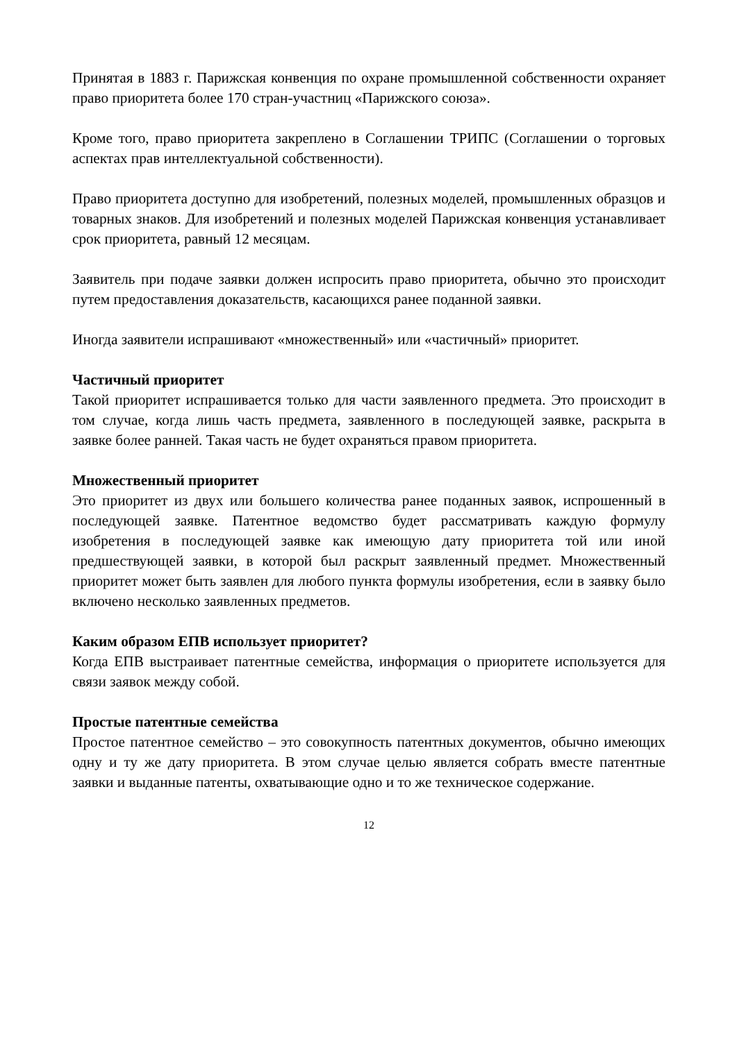Принятая в 1883 г. Парижская конвенция по охране промышленной собственности охраняет право приоритета более 170 стран-участниц «Парижского союза».
Кроме того, право приоритета закреплено в Соглашении ТРИПС (Соглашении о торговых аспектах прав интеллектуальной собственности).
Право приоритета доступно для изобретений, полезных моделей, промышленных образцов и товарных знаков. Для изобретений и полезных моделей Парижская конвенция устанавливает срок приоритета, равный 12 месяцам.
Заявитель при подаче заявки должен испросить право приоритета, обычно это происходит путем предоставления доказательств, касающихся ранее поданной заявки.
Иногда заявители испрашивают «множественный» или «частичный» приоритет.
Частичный приоритет
Такой приоритет испрашивается только для части заявленного предмета. Это происходит в том случае, когда лишь часть предмета, заявленного в последующей заявке, раскрыта в заявке более ранней. Такая часть не будет охраняться правом приоритета.
Множественный приоритет
Это приоритет из двух или большего количества ранее поданных заявок, испрошенный в последующей заявке. Патентное ведомство будет рассматривать каждую формулу изобретения в последующей заявке как имеющую дату приоритета той или иной предшествующей заявки, в которой был раскрыт заявленный предмет. Множественный приоритет может быть заявлен для любого пункта формулы изобретения, если в заявку было включено несколько заявленных предметов.
Каким образом ЕПВ использует приоритет?
Когда ЕПВ выстраивает патентные семейства, информация о приоритете используется для связи заявок между собой.
Простые патентные семейства
Простое патентное семейство – это совокупность патентных документов, обычно имеющих одну и ту же дату приоритета. В этом случае целью является собрать вместе патентные заявки и выданные патенты, охватывающие одно и то же техническое содержание.
12